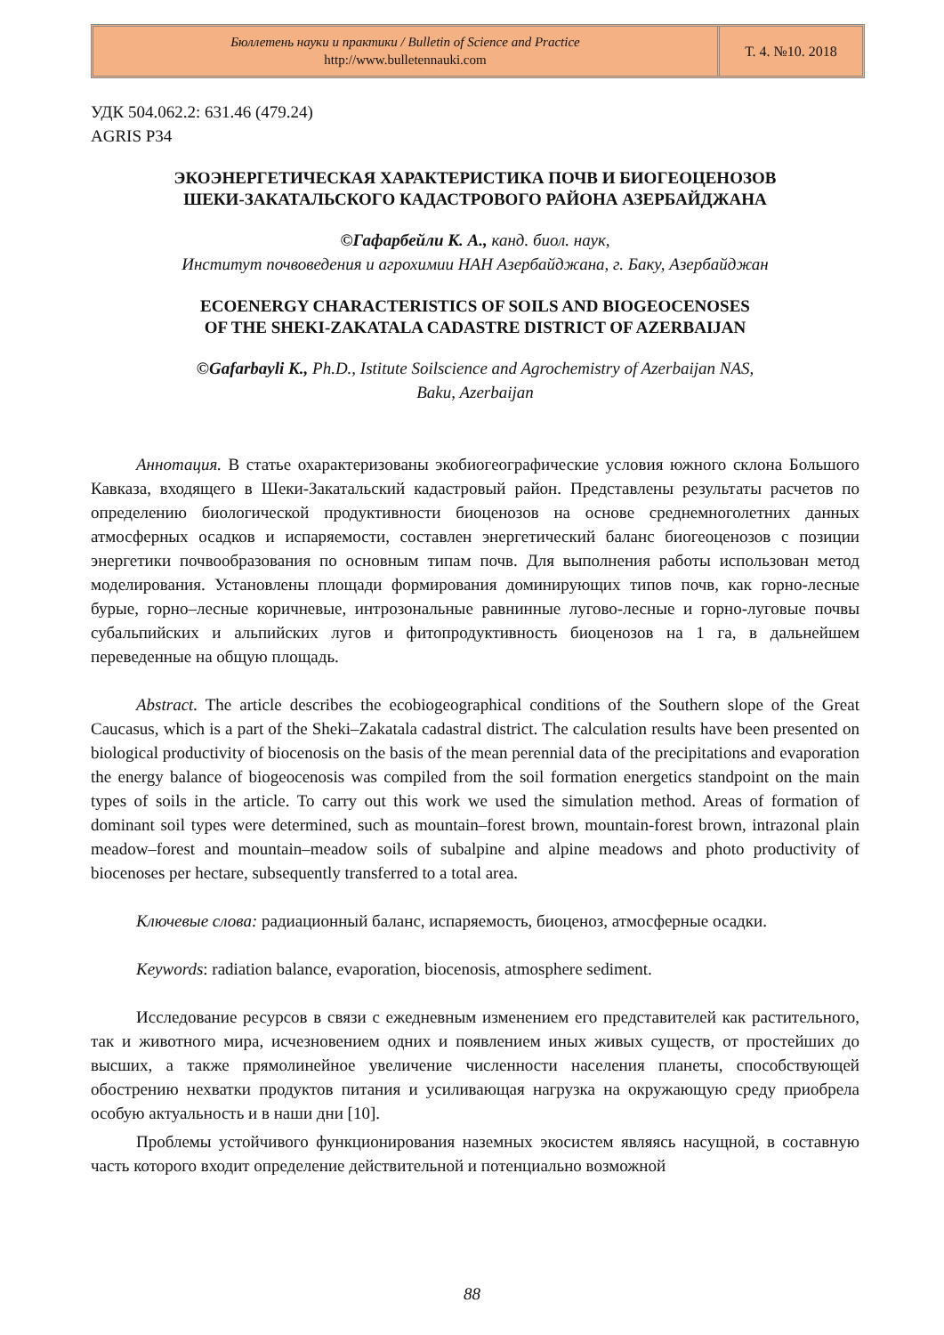Бюллетень науки и практики / Bulletin of Science and Practice
http://www.bulletennauki.com
Т. 4. №10. 2018
УДК 504.062.2: 631.46 (479.24)
AGRIS P34
ЭКОЭНЕРГЕТИЧЕСКАЯ ХАРАКТЕРИСТИКА ПОЧВ И БИОГЕОЦЕНОЗОВ
ШЕКИ-ЗАКАТАЛЬСКОГО КАДАСТРОВОГО РАЙОНА АЗЕРБАЙДЖАНА
©Гафарбейли К. А., канд. биол. наук,
Институт почвоведения и агрохимии НАН Азербайджана, г. Баку, Азербайджан
ECOENERGY CHARACTERISTICS OF SOILS AND BIOGEOCENOSES
OF THE SHEKI-ZAKATALA CADASTRE DISTRICT OF AZERBAIJAN
©Gafarbayli K., Ph.D., Istitute Soilscience and Agrochemistry of Azerbaijan NAS,
Baku, Azerbaijan
Аннотация. В статье охарактеризованы экобиогеографические условия южного склона Большого Кавказа, входящего в Шеки-Закатальский кадастровый район. Представлены результаты расчетов по определению биологической продуктивности биоценозов на основе среднемноголетних данных атмосферных осадков и испаряемости, составлен энергетический баланс биогеоценозов с позиции энергетики почвообразования по основным типам почв. Для выполнения работы использован метод моделирования. Установлены площади формирования доминирующих типов почв, как горно-лесные бурые, горно–лесные коричневые, интрозональные равнинные лугово-лесные и горно-луговые почвы субальпийских и альпийских лугов и фитопродуктивность биоценозов на 1 га, в дальнейшем переведенные на общую площадь.
Abstract. The article describes the ecobiogeographical conditions of the Southern slope of the Great Caucasus, which is a part of the Sheki–Zakatala cadastral district. The calculation results have been presented on biological productivity of biocenosis on the basis of the mean perennial data of the precipitations and evaporation the energy balance of biogeocenosis was compiled from the soil formation energetics standpoint on the main types of soils in the article. To carry out this work we used the simulation method. Areas of formation of dominant soil types were determined, such as mountain–forest brown, mountain-forest brown, intrazonal plain meadow–forest and mountain–meadow soils of subalpine and alpine meadows and photo productivity of biocenoses per hectare, subsequently transferred to a total area.
Ключевые слова: радиационный баланс, испаряемость, биоценоз, атмосферные осадки.
Keywords: radiation balance, evaporation, biocenosis, atmosphere sediment.
Исследование ресурсов в связи с ежедневным изменением его представителей как растительного, так и животного мира, исчезновением одних и появлением иных живых существ, от простейших до высших, а также прямолинейное увеличение численности населения планеты, способствующей обострению нехватки продуктов питания и усиливающая нагрузка на окружающую среду приобрела особую актуальность и в наши дни [10].
Проблемы устойчивого функционирования наземных экосистем являясь насущной, в составную часть которого входит определение действительной и потенциально возможной
88